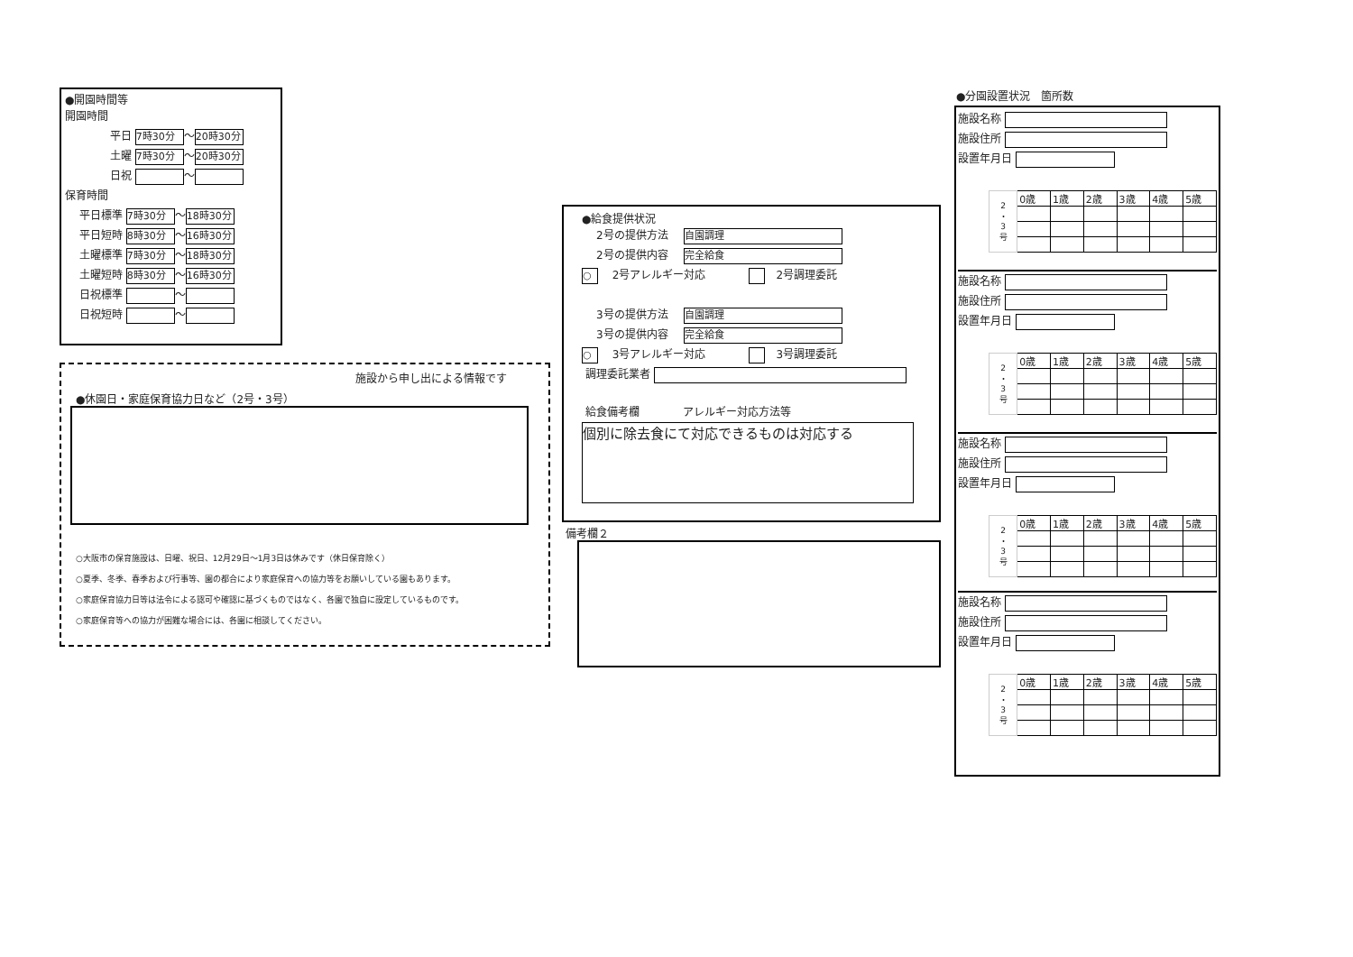●開園時間等
開園時間
平日 7時30分 ～ 20時30分
土曜 7時30分 ～ 20時30分
日祝 ～
保育時間
平日標準 7時30分 ～ 18時30分
平日短時 8時30分 ～ 16時30分
土曜標準 7時30分 ～ 18時30分
土曜短時 8時30分 ～ 16時30分
日祝標準 ～
日祝短時 ～
施設から申し出による情報です
●休園日・家庭保育協力日など（2号・3号）
○大阪市の保育施設は、日曜、祝日、12月29日～1月3日は休みです（休日保育除く）
○夏季、冬季、春季および行事等、園の都合により家庭保育への協力等をお願いしている園もあります。
○家庭保育協力日等は法令による認可や確認に基づくものではなく、各園で独自に設定しているものです。
○家庭保育等への協力が困難な場合には、各園に相談してください。
●給食提供状況
2号の提供方法 自園調理
2号の提供内容 完全給食
○ 　2号アレルギー対応　　　　　2号調理委託
3号の提供方法 自園調理
3号の提供内容 完全給食
○ 　3号アレルギー対応　　　　　3号調理委託
調理委託業者
給食備考欄　　　　アレルギー対応方法等
個別に除去食にて対応できるものは対応する
備考欄２
●分園設置状況　箇所数
施設名称
施設住所
設置年月日
| 2 ・ 3 号 | 0歳 | 1歳 | 2歳 | 3歳 | 4歳 | 5歳 |
施設名称
施設住所
設置年月日
| 2 ・ 3 号 | 0歳 | 1歳 | 2歳 | 3歳 | 4歳 | 5歳 |
施設名称
施設住所
設置年月日
| 2 ・ 3 号 | 0歳 | 1歳 | 2歳 | 3歳 | 4歳 | 5歳 |
施設名称
施設住所
設置年月日
| 2 ・ 3 号 | 0歳 | 1歳 | 2歳 | 3歳 | 4歳 | 5歳 |